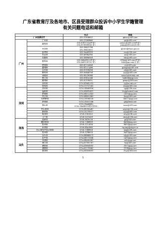广东省教育厅及各地市、区县受理群众投诉中小学生学籍管理
有关问题电话和邮箱
| | | 电话 | 邮箱 |
| --- | --- | --- | --- |
| 广东省教育厅 | | 020-37626652 | gdxsc@163.com |
| 广州 | 广州市 | 020-22083660 | gzj@163.com |
| | 越秀区 | 020-87672104(中学) 020-87763360(小学) | yuexiu@163.com(中学) yxqxj@163.com(小学) |
| | 天河区 | 020-38622796 020-38622822 | gbmm@thost.gov.cn |
| | 荔湾区 | 020-34483333 | zxx@126.com |
| | 白云区 | 020-86364390 | zjk@163.com |
| | 花都区 | 020-36898563 | hdx@163.com |
| | 番禺区 | 020-84948311(中学) 020-84937622(小学) | 13304@163.com(中学) 2445@qq.com(小学) |
| | 增城区 | 020-82714006 | zc@163.com |
| | 黄埔区 | 020-82111486 | gsxlgpx@163.com |
| | 从化区 | 020-87928099 | chjj@163.com |
| | 番禺区 | 020-84646256 | pyqj@163.com |
| | 海珠区 | 020-89139366 | www.haizhuedu.net |
| | 南沙区 | 020-82624166 | 546026@qq.com |
| | 黄埔区 | 020-82378031 | gshpx@163.com |
| | 深圳市 | 0755-82661131 | jyj@sz.edu.cn |
| | 宝安区 | 0755-27757162 | baja@163.com |
| 深圳 | 龙岗区 | 0755-28949316 | lgjj@126.com |
| | 福田区 | 0755-83831627 | ftxj@foxmail.com |
| | 罗湖区 | 0755-88211352 | 1507@qq.com |
| | 龙华区 | 0755-88851962 | lhxj@163.com |
| | 光明新区 | 0755-23336218 | 16577@qq.com |
| | 罗湖区 | 0755-25922206 | jyb@lhedu.net |
| | 南山区 | 0755-26466691 0755-26466225(信访投诉) | nsxx@163.com |
| | 坪山新区 | 0755-85200487 | psjyk@126.com |
| | 盐田区 | 0755-25228527 | ytjyj@163.com |
| | 珠海市 | 0756-2281952 | zhjy@126.com |
| | 斗门区 | 0756-5522493 | dmjy@126.com |
| 珠海 | 高新区 | 0756-3629126 | gx@163.com |
| | 横琴新区 | 0756-7268893 | 6456@qq.com |
| | 香洲区 | 0756-2211626 | 9825@qq.com |
| | 金湾区 | 0756-8841660 | hq.sbyj@zhgov.cn |
| | 万山海洋开发试验区 | 0756-7268858 | jwq@126.com |
| | 香洲区 | 0756-2236876 | 9432@qq.com |
| | 汕头市 | 0754-88866573 | stjy@163.com |
| 汕头 | 金平区 | 0754-88272056 | 1425@qq.com |
| | 龙湖区 | 0754-88095587 | azlh@qq.com |
| | 濠江区 | 0754-87381787 | hjj@163.com |
| | 潮阳区 | 0754-83856032 | 2977@qq.com |
| | 潮南区 | 0754-87729962 | 2276@qq.com |
| | 澄海区 | 0754-85856032 | chjy@163.com |
1